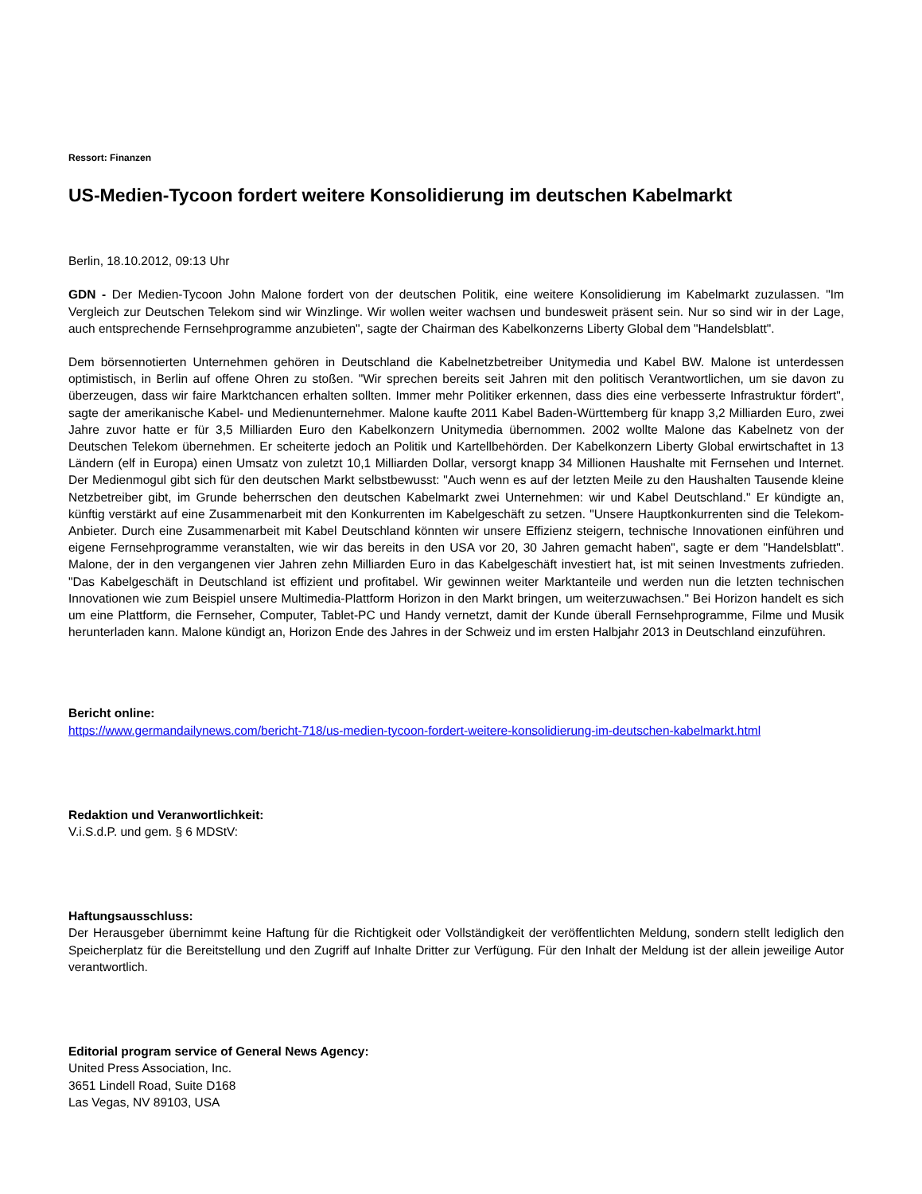Ressort: Finanzen
US-Medien-Tycoon fordert weitere Konsolidierung im deutschen Kabelmarkt
Berlin, 18.10.2012, 09:13 Uhr
GDN - Der Medien-Tycoon John Malone fordert von der deutschen Politik, eine weitere Konsolidierung im Kabelmarkt zuzulassen. "Im Vergleich zur Deutschen Telekom sind wir Winzlinge. Wir wollen weiter wachsen und bundesweit präsent sein. Nur so sind wir in der Lage, auch entsprechende Fernsehprogramme anzubieten", sagte der Chairman des Kabelkonzerns Liberty Global dem "Handelsblatt".
Dem börsennotierten Unternehmen gehören in Deutschland die Kabelnetzbetreiber Unitymedia und Kabel BW. Malone ist unterdessen optimistisch, in Berlin auf offene Ohren zu stoßen. "Wir sprechen bereits seit Jahren mit den politisch Verantwortlichen, um sie davon zu überzeugen, dass wir faire Marktchancen erhalten sollten. Immer mehr Politiker erkennen, dass dies eine verbesserte Infrastruktur fördert", sagte der amerikanische Kabel- und Medienunternehmer. Malone kaufte 2011 Kabel Baden-Württemberg für knapp 3,2 Milliarden Euro, zwei Jahre zuvor hatte er für 3,5 Milliarden Euro den Kabelkonzern Unitymedia übernommen. 2002 wollte Malone das Kabelnetz von der Deutschen Telekom übernehmen. Er scheiterte jedoch an Politik und Kartellbehörden. Der Kabelkonzern Liberty Global erwirtschaftet in 13 Ländern (elf in Europa) einen Umsatz von zuletzt 10,1 Milliarden Dollar, versorgt knapp 34 Millionen Haushalte mit Fernsehen und Internet. Der Medienmogul gibt sich für den deutschen Markt selbstbewusst: "Auch wenn es auf der letzten Meile zu den Haushalten Tausende kleine Netzbetreiber gibt, im Grunde beherrschen den deutschen Kabelmarkt zwei Unternehmen: wir und Kabel Deutschland." Er kündigte an, künftig verstärkt auf eine Zusammenarbeit mit den Konkurrenten im Kabelgeschäft zu setzen. "Unsere Hauptkonkurrenten sind die Telekom-Anbieter. Durch eine Zusammenarbeit mit Kabel Deutschland könnten wir unsere Effizienz steigern, technische Innovationen einführen und eigene Fernsehprogramme veranstalten, wie wir das bereits in den USA vor 20, 30 Jahren gemacht haben", sagte er dem "Handelsblatt". Malone, der in den vergangenen vier Jahren zehn Milliarden Euro in das Kabelgeschäft investiert hat, ist mit seinen Investments zufrieden. "Das Kabelgeschäft in Deutschland ist effizient und profitabel. Wir gewinnen weiter Marktanteile und werden nun die letzten technischen Innovationen wie zum Beispiel unsere Multimedia-Plattform Horizon in den Markt bringen, um weiterzuwachsen." Bei Horizon handelt es sich um eine Plattform, die Fernseher, Computer, Tablet-PC und Handy vernetzt, damit der Kunde überall Fernsehprogramme, Filme und Musik herunterladen kann. Malone kündigt an, Horizon Ende des Jahres in der Schweiz und im ersten Halbjahr 2013 in Deutschland einzuführen.
Bericht online:
https://www.germandailynews.com/bericht-718/us-medien-tycoon-fordert-weitere-konsolidierung-im-deutschen-kabelmarkt.html
Redaktion und Veranwortlichkeit:
V.i.S.d.P. und gem. § 6 MDStV:
Haftungsausschluss:
Der Herausgeber übernimmt keine Haftung für die Richtigkeit oder Vollständigkeit der veröffentlichten Meldung, sondern stellt lediglich den Speicherplatz für die Bereitstellung und den Zugriff auf Inhalte Dritter zur Verfügung. Für den Inhalt der Meldung ist der allein jeweilige Autor verantwortlich.
Editorial program service of General News Agency:
United Press Association, Inc.
3651 Lindell Road, Suite D168
Las Vegas, NV 89103, USA